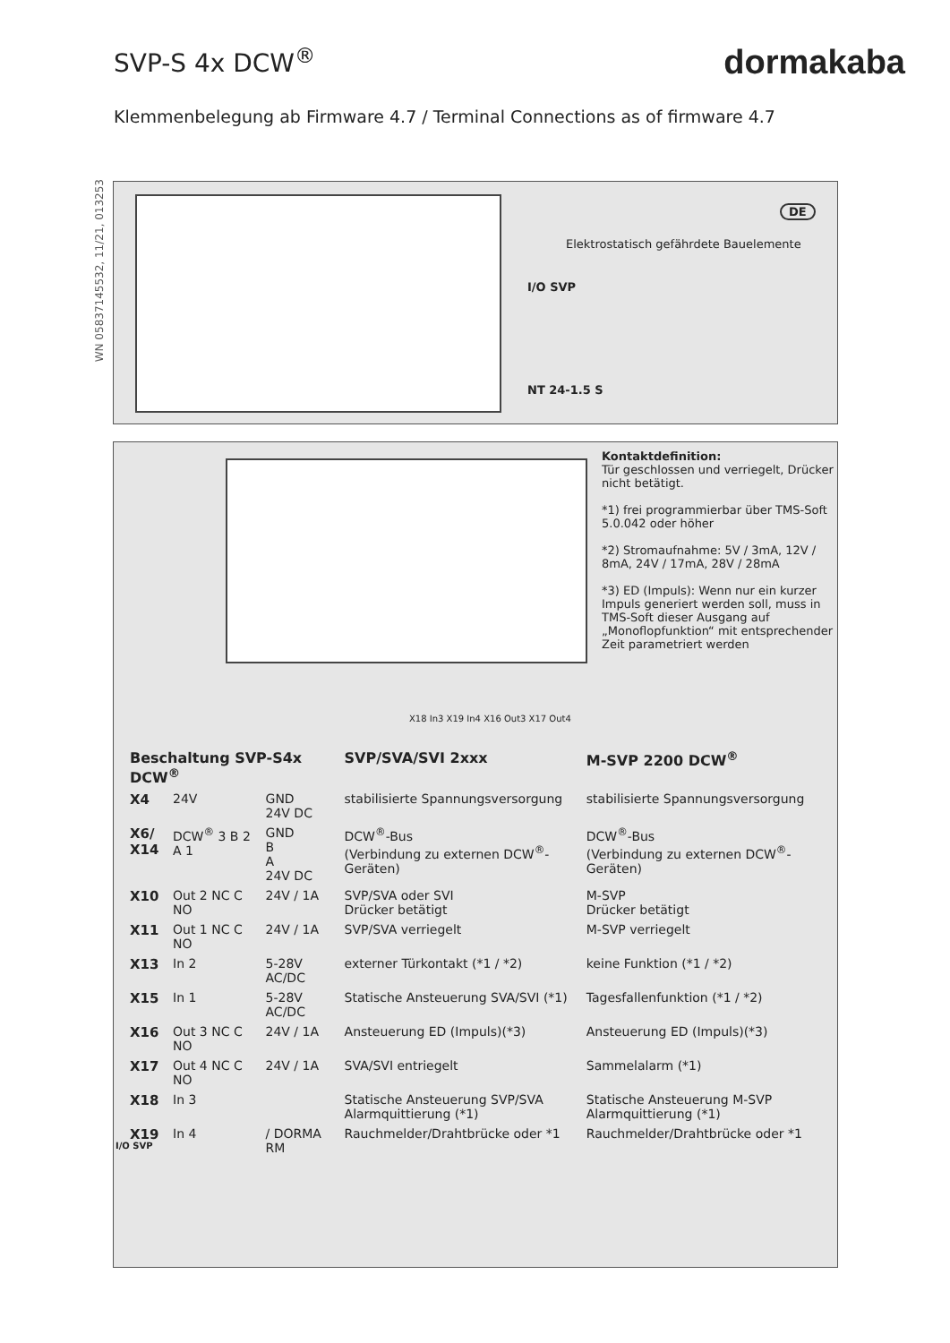SVP-S 4x DCW<sup>®</sup>
dormakaba
Klemmenbelegung ab Firmware 4.7 / Terminal Connections as of firmware 4.7
WN 05837145532, 11/21, 013253
DE
Elektrostatisch gefährdete Bauelemente
I/O SVP
NT 24-1.5 S
X18 In3 X19 In4 X16 Out3 X17 Out4
Kontaktdefinition:
Tür geschlossen und verriegelt, Drücker nicht betätigt.
*1) frei programmierbar über TMS-Soft 5.0.042 oder höher
*2) Stromaufnahme: 5V / 3mA, 12V / 8mA, 24V / 17mA, 28V / 28mA
*3) ED (Impuls): Wenn nur ein kurzer Impuls generiert werden soll, muss in TMS-Soft dieser Ausgang auf „Monoflopfunktion“ mit entsprechender Zeit parametriert werden
| Beschaltung SVP-S4x DCW<sup>®</sup> | | | SVP/SVA/SVI 2xxx | M-SVP 2200 DCW<sup>®</sup> |
| --- | --- | --- | --- | --- |
| X4 | 24V | GND 24V DC | stabilisierte Spannungsversorgung | stabilisierte Spannungsversorgung |
| X6/ X14 | DCW<sup>®</sup> 3 B 2 A 1 | GND B A 24V DC | DCW<sup>®</sup>-Bus (Verbindung zu externen DCW<sup>®</sup>-Geräten) | DCW<sup>®</sup>-Bus (Verbindung zu externen DCW<sup>®</sup>-Geräten) |
| X10 | Out 2 NC C NO | 24V / 1A | SVP/SVA oder SVI Drücker betätigt | M-SVP Drücker betätigt |
| X11 | Out 1 NC C NO | 24V / 1A | SVP/SVA verriegelt | M-SVP verriegelt |
| X13 | In 2 | 5-28V AC/DC | externer Türkontakt (*1 / *2) | keine Funktion (*1 / *2) |
| X15 | In 1 | 5-28V AC/DC | Statische Ansteuerung SVA/SVI (*1) | Tagesfallenfunktion (*1 / *2) |
| X16 | Out 3 NC C NO | 24V / 1A | Ansteuerung ED (Impuls)(*3) | Ansteuerung ED (Impuls)(*3) |
| X17 | Out 4 NC C NO | 24V / 1A | SVA/SVI entriegelt | Sammelalarm (*1) |
| X18 | In 3 | | Statische Ansteuerung SVP/SVA Alarmquittierung (*1) | Statische Ansteuerung M-SVP Alarmquittierung (*1) |
| X19 | In 4 | / DORMA RM | Rauchmelder/Drahtbrücke oder *1 | Rauchmelder/Drahtbrücke oder *1 |
I/O SVP